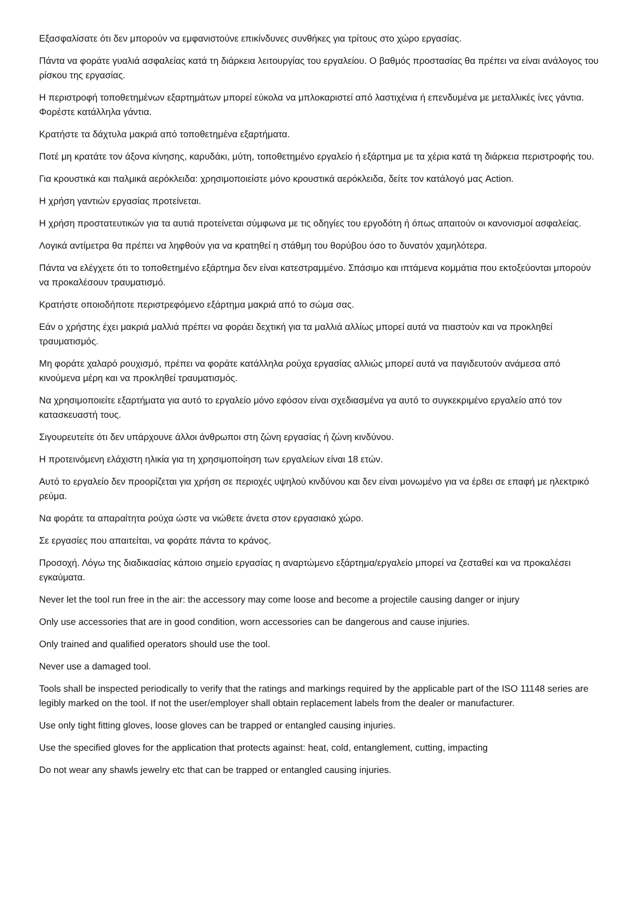Εξασφαλίσατε ότι δεν μπορούν να εμφανιστούνε επικίνδυνες συνθήκες για τρίτους στο χώρο εργασίας.
Πάντα να φοράτε γυαλιά ασφαλείας κατά τη διάρκεια λειτουργίας του εργαλείου. Ο βαθμός προστασίας θα πρέπει να είναι ανάλογος του ρίσκου της εργασίας.
Η περιστροφή τοποθετημένων εξαρτημάτων μπορεί εύκολα να μπλοκαριστεί από λαστιχένια ή επενδυμένα με μεταλλικές ίνες γάντια. Φορέστε κατάλληλα γάντια.
Κρατήστε τα δάχτυλα μακριά από τοποθετημένα εξαρτήματα.
Ποτέ μη κρατάτε τον άξονα κίνησης, καρυδάκι, μύτη, τοποθετημένο εργαλείο ή εξάρτημα με τα χέρια κατά τη διάρκεια περιστροφής του.
Για κρουστικά και παλμικά αερόκλειδα: χρησιμοποιείστε μόνο κρουστικά αερόκλειδα, δείτε τον κατάλογό μας Action.
Η χρήση γαντιών εργασίας προτείνεται.
Η χρήση προστατευτικών για τα αυτιά προτείνεται σύμφωνα με τις οδηγίες του εργοδότη ή όπως απαιτούν οι κανονισμοί ασφαλείας.
Λογικά αντίμετρα θα πρέπει να ληφθούν για να κρατηθεί η στάθμη του θορύβου όσο το δυνατόν χαμηλότερα.
Πάντα να ελέγχετε ότι το τοποθετημένο εξάρτημα δεν είναι κατεστραμμένο. Σπάσιμο και ιπτάμενα κομμάτια που εκτοξεύονται μπορούν να προκαλέσουν τραυματισμό.
Κρατήστε οποιοδήποτε περιστρεφόμενο εξάρτημα μακριά από το σώμα σας.
Εάν ο χρήστης έχει μακριά μαλλιά πρέπει να φοράει δεχτική για τα μαλλιά αλλίως μπορεί αυτά να πιαστούν και να προκληθεί τραυματισμός.
Μη φοράτε χαλαρό ρουχισμό, πρέπει να φοράτε κατάλληλα ρούχα εργασίας αλλιώς μπορεί αυτά να παγιδευτούν ανάμεσα από κινούμενα μέρη και να προκληθεί τραυματισμός.
Να χρησιμοποιείτε εξαρτήματα για αυτό το εργαλείο μόνο εφόσον είναι σχεδιασμένα γα αυτό το συγκεκριμένο εργαλείο από τον κατασκευαστή τους.
Σιγουρευτείτε ότι δεν υπάρχουνε άλλοι άνθρωποι στη ζώνη εργασίας ή ζώνη κινδύνου.
Η προτεινόμενη ελάχιστη ηλικία για τη χρησιμοποίηση των εργαλείων είναι 18 ετών.
Αυτό το εργαλείο δεν προορίζεται για χρήση σε περιοχές υψηλού κινδύνου και δεν είναι μονωμένο για να έρ8ει σε επαφή με ηλεκτρικό ρεύμα.
Να φοράτε τα απαραίτητα ρούχα ώστε να νιώθετε άνετα στον εργασιακό χώρο.
Σε εργασίες που απαιτείται, να φοράτε πάντα το κράνος.
Προσοχή. Λόγω της διαδικασίας κάποιο σημείο εργασίας η αναρτώμενο εξάρτημα/εργαλείο μπορεί να ζεσταθεί και να προκαλέσει εγκαύματα.
Never let the tool run free in the air: the accessory may come loose and become a projectile causing danger or injury
Only use accessories that are in good condition, worn accessories can be dangerous and cause injuries.
Only trained and qualified operators should use the tool.
Never use a damaged tool.
Tools shall be inspected periodically to verify that the ratings and markings required by the applicable part of the ISO 11148 series are legibly marked on the tool. If not the user/employer shall obtain replacement labels from the dealer or manufacturer.
Use only tight fitting gloves, loose gloves can be trapped or entangled causing injuries.
Use the specified gloves for the application that protects against: heat, cold, entanglement, cutting, impacting
Do not wear any shawls jewelry etc that can be trapped or entangled causing injuries.